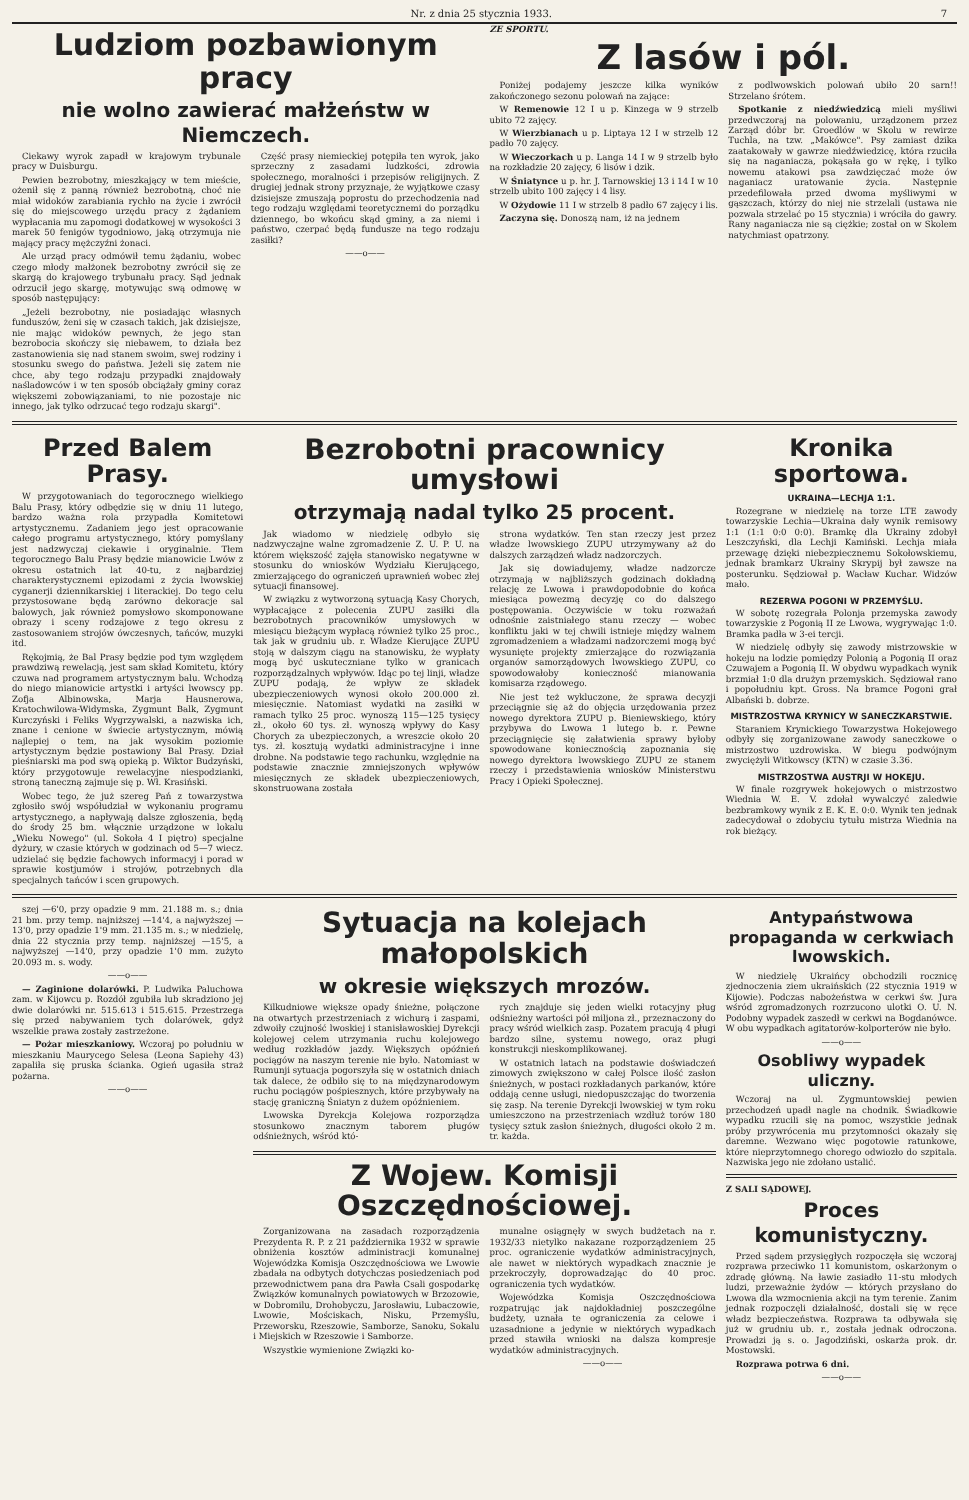Nr. z dnia 25 stycznia 1933. 7
Ludziom pozbawionym pracy
nie wolno zawierać małżeństw w Niemczech.
Ciekawy wyrok zapadł w krajowym trybunale pracy w Duisburgu.
Pewien bezrobotny, mieszkający w tem mieście, ożenił się z panną również bezrobotną, choć nie miał widoków zarabiania rychło na życie i zwrócił się do miejscowego urzędu pracy z żądaniem wypłacania mu zapomogi dodatkowej w wysokości 3 marek 50 fenigów tygodniowo, jaką otrzymuja nie mający pracy mężczyźni żonaci.
Ale urząd pracy odmówił temu żądaniu, wobec czego młody małżonek bezrobotny zwrócił się ze skargą do krajowego trybunału pracy. Sąd jednak odrzucił jego skargę, motywując swą odmowę w sposób następujący:
„Jeżeli bezrobotny, nie posiadając własnych funduszów, żeni się w czasach takich, jak dzisiejsze, nie mając widoków pewnych, że jego stan bezrobocia skończy się niebawem, to działa bez zastanowienia się nad stanem swoim, swej rodziny i stosunku swego do państwa. Jeżeli się zatem nie chce, aby tego rodzaju przypadki znajdowały naśladowców i w ten sposób obciążały gminy coraz większemi zobowiązaniami, to nie pozostaje nic innego, jak tylko odrzucać tego rodzaju skargi".
Część prasy niemieckiej potępiła ten wyrok, jako sprzeczny z zasadami ludzkości, zdrowia społecznego, moralności i przepisów religijnych. Z drugiej jednak strony przyznaje, że wyjątkowe czasy dzisiejsze zmuszają poprostu do przechodzenia nad tego rodzaju względami teoretycznemi do porządku dziennego, bo wkońcu skąd gminy, a za niemi i państwo, czerpać będą fundusze na tego rodzaju zasiłki?
——o——
ZE SPORTU.
Z lasów i pól.
Poniżej podajemy jeszcze kilka wyników zakończonego sezonu polowań na zające:
W Remenowie 12 I u p. Kinzega w 9 strzelb ubito 72 zajęcy.
W Wierzbianach u p. Liptaya 12 I w strzelb 12 padło 70 zajęcy.
W Wieczorkach u p. Langa 14 I w 9 strzelb było na rozkładzie 20 zajęcy, 6 lisów i dzik.
W Śniatynce u p. hr. J. Tarnowskiej 13 i 14 I w 10 strzelb ubito 100 zajęcy i 4 lisy.
W Ożydowie 11 I w strzelb 8 padło 67 zajęcy i lis.
Zaczyna się. Donoszą nam, iż na jednem
z podlwowskich polowań ubiło 20 sarn!! Strzelano śrótem.
Spotkanie z niedźwiedzicą mieli myśliwi przedwczoraj na polowaniu, urządzonem przez Zarząd dóbr br. Groedlów w Skolu w rewirze Tuchla, na tzw. „Makówce". Psy zamiast dzika zaatakowały w gawrze niedźwiedzicę, która rzuciła się na naganiacza, pokąsała go w rękę, i tylko nowemu atakowi psa zawdzięczać może ów naganiacz uratowanie życia. Następnie przedefilowała przed dwoma myśliwymi w gąszczach, którzy do niej nie strzelali (ustawa nie pozwala strzelać po 15 stycznia) i wróciła do gawry. Rany naganiacza nie są ciężkie; został on w Skolem natychmiast opatrzony.
Przed Balem Prasy.
W przygotowaniach do tegorocznego wielkiego Balu Prasy, który odbędzie się w dniu 11 lutego, bardzo ważna rola przypadła Komitetowi artystycznemu. Zadaniem jego jest opracowanie całego programu artystycznego, który pomyślany jest nadzwyczaj ciekawie i oryginalnie. Tłem tegorocznego Balu Prasy będzie mianowicie Lwów z okresu ostatnich lat 40-tu, z najbardziej charakterystycznemi epizodami z życia lwowskiej cyganerji dziennikarskiej i literackiej. Do tego celu przystosowane będą zarówno dekoracje sal balowych, jak również pomysłowo skomponowane obrazy i sceny rodzajowe z tego okresu z zastosowaniem strojów ówczesnych, tańców, muzyki itd.
Rękojmią, że Bal Prasy będzie pod tym względem prawdziwą rewelacją, jest sam skład Komitetu, który czuwa nad programem artystycznym balu. Wchodzą do niego mianowicie artystki i artyści lwowscy pp. Zofja Albinowska, Marja Hausnerowa, Kratochwilowa-Widymska, Zygmunt Balk, Zygmunt Kurczyński i Feliks Wygrzywalski, a nazwiska ich, znane i cenione w świecie artystycznym, mówią najlepiej o tem, na jak wysokim poziomie artystycznym będzie postawiony Bal Prasy. Dział pieśniarski ma pod swą opieką p. Wiktor Budzyński, który przygotowuje rewelacyjne niespodzianki, stroną taneczną zajmuje się p. Wł. Krasiński.
Wobec tego, że już szereg Pań z towarzystwa zgłosiło swój współudział w wykonaniu programu artystycznego, a napływają dalsze zgłoszenia, będą do środy 25 bm. włącznie urządzone w lokalu „Wieku Nowego" (ul. Sokoła 4 I piętro) specjalne dyżury, w czasie których w godzinach od 5—7 wiecz. udzielać się będzie fachowych informacyj i porad w sprawie kostjumów i strojów, potrzebnych dla specjalnych tańców i scen grupowych.
Bezrobotni pracownicy umysłowi
otrzymają nadal tylko 25 procent.
Jak wiadomo w niedzielę odbyło się nadzwyczajne walne zgromadzenie Z. U. P. U. na którem większość zajęła stanowisko negatywne w stosunku do wniosków Wydziału Kierującego, zmierzającego do ograniczeń uprawnień wobec złej sytuacji finansowej.
W związku z wytworzoną sytuacją Kasy Chorych, wypłacające z polecenia ZUPU zasiłki dla bezrobotnych pracowników umysłowych w miesiącu bieżącym wypłacą również tylko 25 proc., tak jak w grudniu ub. r. Władze Kierujące ZUPU stoją w dalszym ciągu na stanowisku, że wypłaty mogą być uskuteczniane tylko w granicach rozporządzalnych wpływów. Idąc po tej linji, władze ZUPU podają, że wpływ ze składek ubezpieczeniowych wynosi około 200.000 zł. miesięcznie. Natomiast wydatki na zasiłki w ramach tylko 25 proc. wynoszą 115—125 tysięcy zł., około 60 tys. zł. wynoszą wpływy do Kasy Chorych za ubezpieczonych, a wreszcie około 20 tys. zł. kosztują wydatki administracyjne i inne drobne. Na podstawie tego rachunku, względnie na podstawie znacznie zmniejszonych wpływów miesięcznych ze składek ubezpieczeniowych, skonstruowana została
strona wydatków. Ten stan rzeczy jest przez władze lwowskiego ZUPU utrzymywany aż do dalszych zarządzeń władz nadzorczych.
Jak się dowiadujemy, władze nadzorcze otrzymają w najbliższych godzinach dokładną relację ze Lwowa i prawdopodobnie do końca miesiąca powezmą decyzję co do dalszego postępowania. Oczywiście w toku rozważań odnośnie zaistniałego stanu rzeczy — wobec konfliktu jaki w tej chwili istnieje między walnem zgromadzeniem a władzami nadzorczemi mogą być wysunięte projekty zmierzające do rozwiązania organów samorządowych lwowskiego ZUPU, co spowodowałoby konieczność mianowania komisarza rządowego.
Nie jest też wykluczone, że sprawa decyzji przeciągnie się aż do objęcia urzędowania przez nowego dyrektora ZUPU p. Bieniewskiego, który przybywa do Lwowa 1 lutego b. r. Pewne przeciągnięcie się załatwienia sprawy byłoby spowodowane koniecznością zapoznania się nowego dyrektora lwowskiego ZUPU ze stanem rzeczy i przedstawienia wniosków Ministerstwu Pracy i Opieki Społecznej.
Kronika sportowa.
UKRAINA—LECHJA 1:1.
Rozegrane w niedzielę na torze LTE zawody towarzyskie Lechia—Ukraina dały wynik remisowy 1:1 (1:1 0:0 0:0). Bramkę dla Ukrainy zdobył Leszczyński, dla Lechji Kamiński. Lechja miała przewagę dzięki niebezpiecznemu Sokołowskiemu, jednak bramkarz Ukrainy Skrypij był zawsze na posterunku. Sędziował p. Wacław Kuchar. Widzów mało.
REZERWA POGONI W PRZEMYŚLU.
W sobotę rozegrała Polonja przemyska zawody towarzyskie z Pogonią II ze Lwowa, wygrywając 1:0. Bramka padła w 3-ei tercji.
W niedzielę odbyły się zawody mistrzowskie w hokeju na lodzie pomiędzy Polonią a Pogonią II oraz Czuwajem a Pogonią II. W obydwu wypadkach wynik brzmiał 1:0 dla drużyn przemyskich. Sędziował rano i popołudniu kpt. Gross. Na bramce Pogoni grał Albański b. dobrze.
MISTRZOSTWA KRYNICY W SANECZKARSTWIE.
Staraniem Krynickiego Towarzystwa Hokejowego odbyły się zorganizowane zawody saneczkowe o mistrzostwo uzdrowiska. W biegu podwójnym zwyciężyli Witkowscy (KTN) w czasie 3.36.
MISTRZOSTWA AUSTRJI W HOKEJU.
W finale rozgrywek hokejowych o mistrzostwo Wiednia W. E. V. zdołał wywalczyć zaledwie bezbramkowy wynik z E. K. E. 0:0. Wynik ten jednak zadecydował o zdobyciu tytułu mistrza Wiednia na rok bieżący.
szej —6'0, przy opadzie 9 mm. 21.188 m. s.; dnia 21 bm. przy temp. najniższej —14'4, a najwyższej —13'0, przy opadzie 1'9 mm. 21.135 m. s.; w niedzielę, dnia 22 stycznia przy temp. najniższej —15'5, a najwyższej —14'0, przy opadzie 1'0 mm. zużyto 20.093 m. s. wody.
——o——
— Zaginione dolarówki. P. Ludwika Paluchowa zam. w Kijowcu p. Rozdół zgubiła lub skradziono jej dwie dolarówki nr. 515.613 i 515.615. Przestrzega się przed nabywaniem tych dolarówek, gdyż wszelkie prawa zostały zastrzeżone.
— Pożar mieszkaniowy. Wczoraj po południu w mieszkaniu Maurycego Selesa (Leona Sapiehy 43) zapaliła się pruska ścianka. Ogień ugasiła straż pożarna.
——o——
Sytuacja na kolejach małopolskich
w okresie większych mrozów.
Kilkudniowe większe opady śnieżne, połączone na otwartych przestrzeniach z wichurą i zaspami, zdwoiły czujność lwoskiej i stanisławoskiej Dyrekcji kolejowej celem utrzymania ruchu kolejowego według rozkładów jazdy. Większych opóźnień pociągów na naszym terenie nie było. Natomiast w Rumunji sytuacja pogorszyła się w ostatnich dniach tak dalece, że odbiło się to na międzynarodowym ruchu pociągów pośpiesznych, które przybywały na stację graniczną Śniatyn z dużem opóźnieniem.
Lwowska Dyrekcja Kolejowa rozporządza stosunkowo znacznym taborem pługów odśnieżnych, wśród któ-
rych znajduje się jeden wielki rotacyjny pług odśnieżny wartości pół miljona zł., przeznaczony do pracy wśród wielkich zasp. Pozatem pracują 4 pługi bardzo silne, systemu nowego, oraz pługi konstrukcji nieskomplikowanej.
W ostatnich latach na podstawie doświadczeń zimowych zwiększono w całej Polsce ilość zasłon śnieżnych, w postaci rozkładanych parkanów, które oddają cenne usługi, niedopuszczając do tworzenia się zasp. Na terenie Dyrekcji lwowskiej w tym roku umieszczono na przestrzeniach wzdłuż torów 180 tysięcy sztuk zasłon śnieżnych, długości około 2 m. tr. każda.
Z Wojew. Komisji Oszczędnościowej.
Zorganizowana na zasadach rozporządzenia Prezydenta R. P. z 21 października 1932 w sprawie obniżenia kosztów administracji komunalnej Wojewódzka Komisja Oszczędnościowa we Lwowie zbadała na odbytych dotychczas posiedzeniach pod przewodnictwem pana dra Pawła Csali gospodarkę Związków komunalnych powiatowych w Brzozowie, w Dobromilu, Drohobyczu, Jarosławiu, Lubaczowie, Lwowie, Mościskach, Nisku, Przemyślu, Przeworsku, Rzeszowie, Samborze, Sanoku, Sokalu i Miejskich w Rzeszowie i Samborze.
Wszystkie wymienione Związki ko-
munalne osiągnęły w swych budżetach na r. 1932/33 nietylko nakazane rozporządzeniem 25 proc. ograniczenie wydatków administracyjnych, ale nawet w niektórych wypadkach znacznie je przekroczyły, doprowadzając do 40 proc. ograniczenia tych wydatków.
Wojewódzka Komisja Oszczędnościowa rozpatrując jak najdokładniej poszczególne budżety, uznała te ograniczenia za celowe i uzasadnione a jedynie w niektórych wypadkach przed stawiła wnioski na dalsza kompresje wydatków administracyjnych.
——o——
Antypaństwowa propaganda w cerkwiach lwowskich.
W niedzielę Ukraińcy obchodzili rocznicę zjednoczenia ziem ukraińskich (22 stycznia 1919 w Kijowie). Podczas nabożeństwa w cerkwi św. Jura wśród zgromadzonych rozrzucono ulotki O. U. N. Podobny wypadek zaszedł w cerkwi na Bogdanówce. W obu wypadkach agitatorów-kolporterów nie było.
——o——
Osobliwy wypadek uliczny.
Wczoraj na ul. Zygmuntowskiej pewien przechodzeń upadł nagle na chodnik. Świadkowie wypadku rzucili się na pomoc, wszystkie jednak próby przywrócenia mu przytomności okazały się daremne. Wezwano więc pogotowie ratunkowe, które nieprzytomnego chorego odwiozło do szpitala. Nazwiska jego nie zdołano ustalić.
Z SALI SĄDOWEJ.
Proces komunistyczny.
Przed sądem przysięgłych rozpoczęła się wczoraj rozprawa przeciwko 11 komunistom, oskarżonym o zdradę główną. Na ławie zasiadło 11-stu młodych ludzi, przeważnie żydów — których przysłano do Lwowa dla wzmocnienia akcji na tym terenie. Zanim jednak rozpoczęli działalność, dostali się w ręce władz bezpieczeństwa. Rozprawa ta odbywała się już w grudniu ub. r., została jednak odroczona. Prowadzi ją s. o. Jagodziński, oskarża prok. dr. Mostowski.
Rozprawa potrwa 6 dni.
——o——